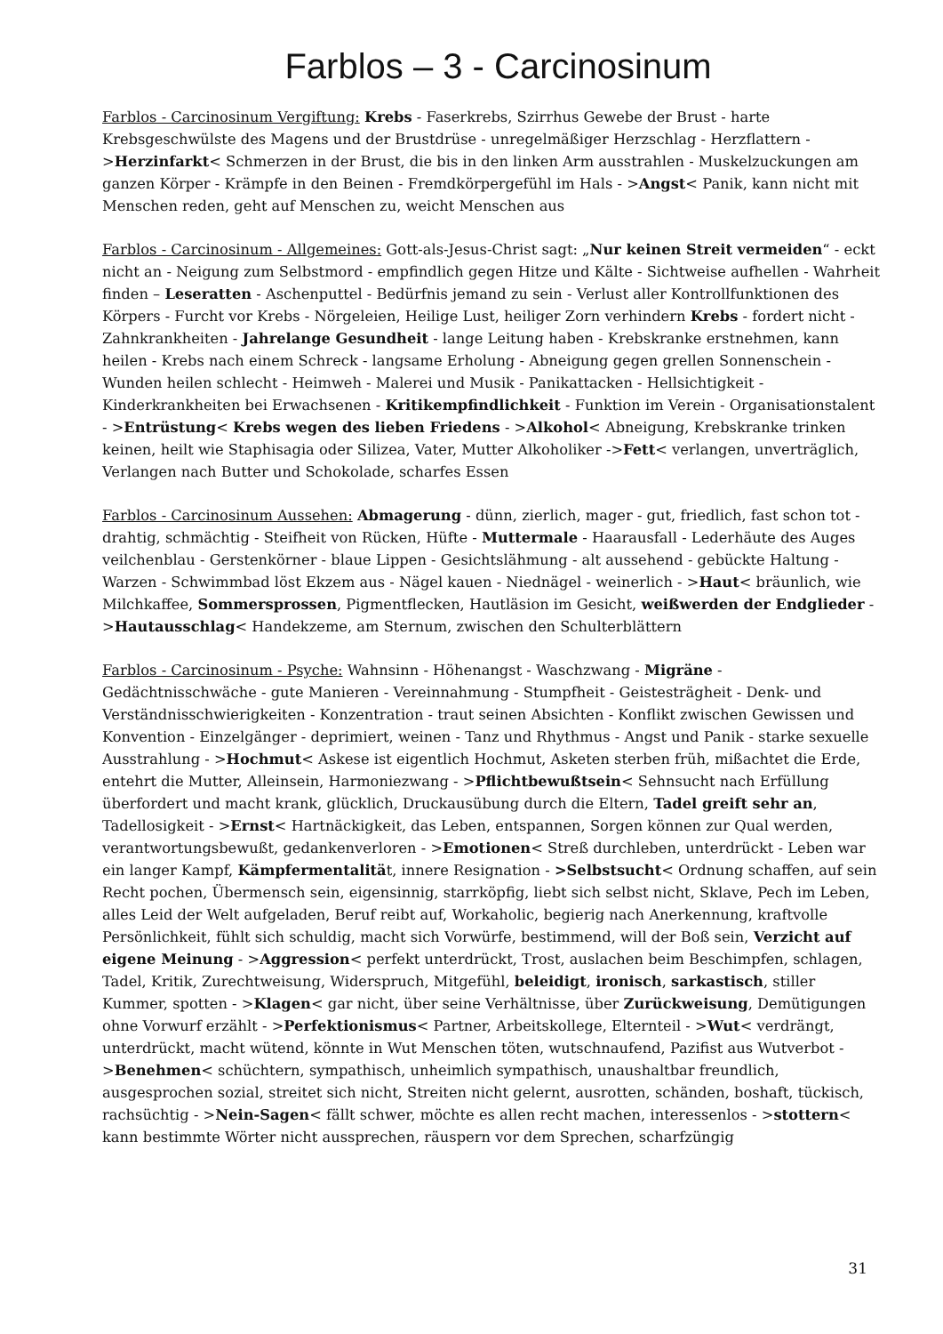Farblos – 3 - Carcinosinum
Farblos - Carcinosinum Vergiftung: Krebs - Faserkrebs, Szirrhus Gewebe der Brust - harte Krebsgeschwülste des Magens und der Brustdrüse - unregelmäßiger Herzschlag - Herzflattern - >Herzinfarkt< Schmerzen in der Brust, die bis in den linken Arm ausstrahlen - Muskelzuckungen am ganzen Körper - Krämpfe in den Beinen - Fremdkörpergefühl im Hals - >Angst< Panik, kann nicht mit Menschen reden, geht auf Menschen zu, weicht Menschen aus
Farblos - Carcinosinum - Allgemeines: Gott-als-Jesus-Christ sagt: „Nur keinen Streit vermeiden“ - eckt nicht an - Neigung zum Selbstmord - empfindlich gegen Hitze und Kälte - Sichtweise aufhellen - Wahrheit finden – Leseratten - Aschenputtel - Bedürfnis jemand zu sein - Verlust aller Kontrollfunktionen des Körpers - Furcht vor Krebs - Nörgeleien, Heilige Lust, heiliger Zorn verhindern Krebs - fordert nicht - Zahnkrankheiten - Jahrelange Gesundheit - lange Leitung haben - Krebskranke erstnehmen, kann heilen - Krebs nach einem Schreck - langsame Erholung - Abneigung gegen grellen Sonnenschein - Wunden heilen schlecht - Heimweh - Malerei und Musik - Panikattacken - Hellsichtigkeit - Kinderkrankheiten bei Erwachsenen - Kritikempfindlichkeit - Funktion im Verein - Organisationstalent - >Entrüstung< Krebs wegen des lieben Friedens - >Alkohol< Abneigung, Krebskranke trinken keinen, heilt wie Staphisagia oder Silizea, Vater, Mutter Alkoholiker ->Fett< verlangen, unverträglich, Verlangen nach Butter und Schokolade, scharfes Essen
Farblos - Carcinosinum Aussehen: Abmagerung - dünn, zierlich, mager - gut, friedlich, fast schon tot - drahtig, schmächtig - Steifheit von Rücken, Hüfte - Muttermale - Haarausfall - Lederhäute des Auges veilchenblau - Gerstenkörner - blaue Lippen - Gesichtslähmung - alt aussehend - gebückte Haltung - Warzen - Schwimmbad löst Ekzem aus - Nägel kauen - Niednägel - weinerlich - >Haut< bräunlich, wie Milchkaffee, Sommersprossen, Pigmentflecken, Hautläsion im Gesicht, weißwerden der Endglieder - >Hautausschlag< Handekzeme, am Sternum, zwischen den Schulterblättern
Farblos - Carcinosinum - Psyche: Wahnsinn - Höhenangst - Waschzwang - Migräne - Gedächtnisschwäche - gute Manieren - Vereinnahmung - Stumpfheit - Geistesträgheit - Denk- und Verständnisschwierigkeiten - Konzentration - traut seinen Absichten - Konflikt zwischen Gewissen und Konvention - Einzelgänger - deprimiert, weinen - Tanz und Rhythmus - Angst und Panik - starke sexuelle Ausstrahlung - >Hochmut< Askese ist eigentlich Hochmut, Asketen sterben früh, mißachtet die Erde, entehrt die Mutter, Alleinsein, Harmoniezwang - >Pflichtbewußtsein< Sehnsucht nach Erfüllung überfordert und macht krank, glücklich, Druckausübung durch die Eltern, Tadel greift sehr an, Tadellosigkeit - >Ernst< Hartnäckigkeit, das Leben, entspannen, Sorgen können zur Qual werden, verantwortungsbewußt, gedankenverloren - >Emotionen< Streß durchleben, unterdrückt - Leben war ein langer Kampf, Kämpfermentalität, innere Resignation - >Selbstsucht< Ordnung schaffen, auf sein Recht pochen, Übermensch sein, eigensinnig, starrköpfig, liebt sich selbst nicht, Sklave, Pech im Leben, alles Leid der Welt aufgeladen, Beruf reibt auf, Workaholic, begierig nach Anerkennung, kraftvolle Persönlichkeit, fühlt sich schuldig, macht sich Vorwürfe, bestimmend, will der Boß sein, Verzicht auf eigene Meinung - >Aggression< perfekt unterdrückt, Trost, auslachen beim Beschimpfen, schlagen, Tadel, Kritik, Zurechtweisung, Widerspruch, Mitgefühl, beleidigt, ironisch, sarkastisch, stiller Kummer, spotten - >Klagen< gar nicht, über seine Verhältnisse, über Zurückweisung, Demütigungen ohne Vorwurf erzählt - >Perfektionismus< Partner, Arbeitskollege, Elternteil - >Wut< verdrängt, unterdrückt, macht wütend, könnte in Wut Menschen töten, wutschnaufend, Pazifist aus Wutverbot - >Benehmen< schüchtern, sympathisch, unheimlich sympathisch, unaushaltbar freundlich, ausgesprochen sozial, streitet sich nicht, Streiten nicht gelernt, ausrotten, schänden, boshaft, tückisch, rachsüchtig - >Nein-Sagen< fällt schwer, möchte es allen recht machen, interessenlos - >stottern< kann bestimmte Wörter nicht aussprechen, räuspern vor dem Sprechen, scharfzüngig
31